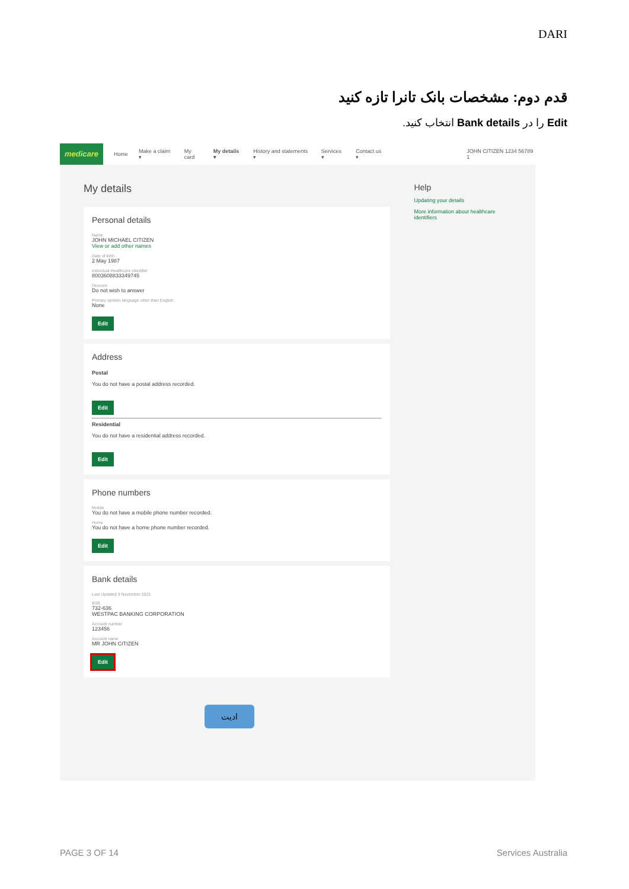DARI
قدم دوم: مشخصات بانک تانرا تازه کنید
Edit را در Bank details انتخاب کنید.
medicare Home Make a claim ▾ My card My details ▾ History and statements ▾ Services ▾ Contact us ▾ JOHN CITIZEN 1234 56789 1
My details
Personal details
Name
JOHN MICHAEL CITIZEN
View or add other names
Date of birth
2 May 1987
Individual Healthcare Identifier
8003608833349745
Descent
Do not wish to answer
Primary spoken language other than English
None
Edit
Address
Postal
You do not have a postal address recorded.
Edit
Residential
You do not have a residential address recorded.
Edit
Phone numbers
Mobile
You do not have a mobile phone number recorded.
Home
You do not have a home phone number recorded.
Edit
Bank details
Last Updated 3 November 2021
BSB
732-636
WESTPAC BANKING CORPORATION
Account number
123456
Account name
MR JOHN CITIZEN
Edit
Help
Updating your details
More information about healthcare identifiers
ادیت
PAGE 3 OF 14 Services Australia